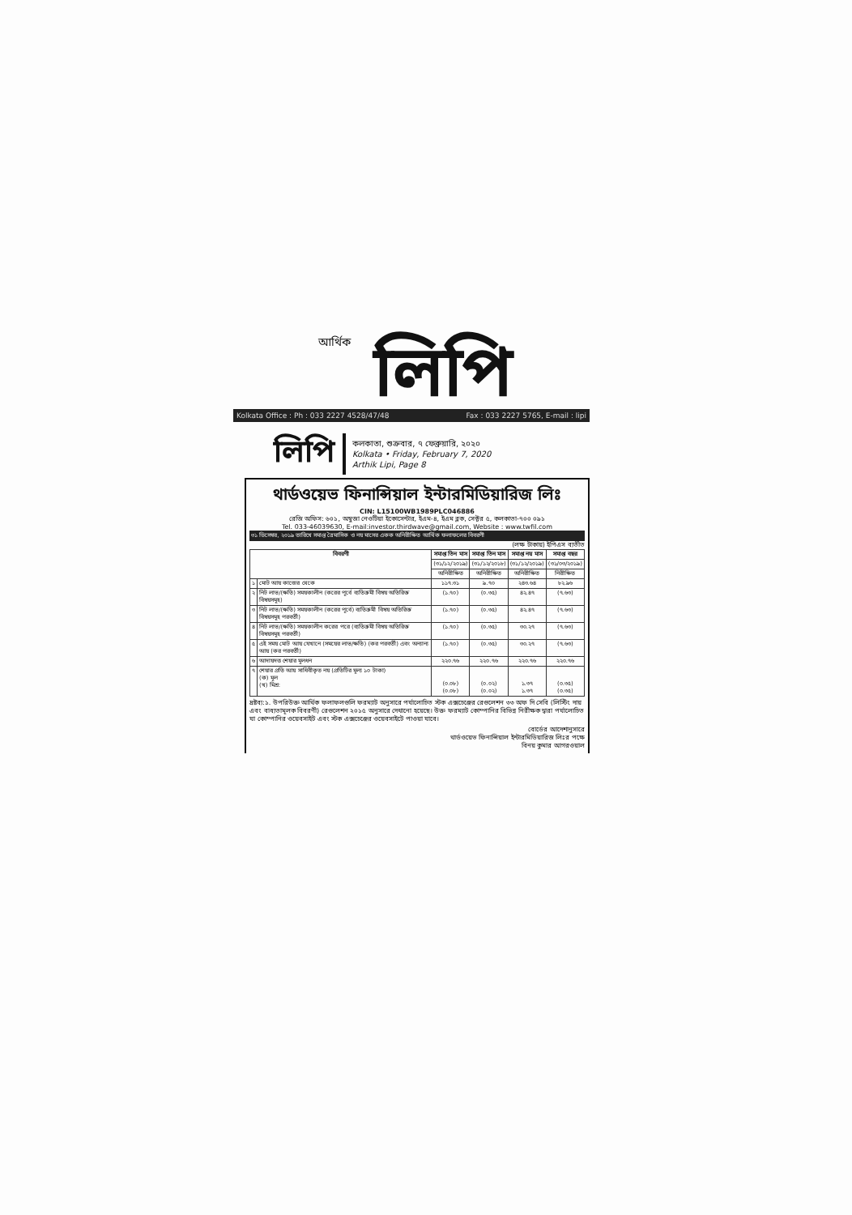আর্থিক লিপি
Kolkata Office : Ph : 033 2227 4528/47/48 Fax : 033 2227 5765, E-mail : lipi
লিপি
কলকাতা, শুক্রবার, ৭ ফেব্রুয়ারি, ২০২০
Kolkata • Friday, February 7, 2020
Arthik Lipi, Page 8
থার্ডওয়েভ ফিনান্সিয়াল ইন্টারমিডিয়ারিজ লিঃ
CIN: L15100WB1989PLC046886
রেজি অফিস: ৬০১, অম্বুজা নেওটিয়া ইকোসেন্টার, ইএম-৪, ইএম ব্লক, সেক্টর ৫, কলকাতা-৭০০ ০৯১
Tel. 033-46039630, E-mail:investor.thirdwave@gmail.com, Website : www.twfil.com
৩১ ডিসেম্বর, ২০১৯ তারিখে সমাপ্ত ত্রৈমাসিক ও নয় মাসের একক অনিরীক্ষিত আর্থিক ফলাফলের বিবরণী
(লক্ষ টাকায়) ইপিএস ব্যতীত
| বিবরণী | | সমাপ্ত তিন মাস | সমাপ্ত তিন মাস | সমাপ্ত নয় মাস | সমাপ্ত বছর |
| --- | --- | --- | --- | --- | --- |
| | | (৩১/১২/২০১৯) | (৩১/১২/২০১৮) | (৩১/১২/২০১৯) | (৩১/০৩/২০১৯) |
| | | অনিরীক্ষিত | অনিরীক্ষিত | অনিরীক্ষিত | নিরীক্ষিত |
| ১ | মোট আয় কাজের থেকে | ১১৭.৩১ | ৯.৭০ | ২৪৩.৬৪ | ৮২.৯৬ |
| ২ | নিট লাভ/(ক্ষতি) সময়কালীন (করের পূর্বে ব্যতিক্রমী বিষয় অতিরিক্ত বিষয়সমূহ) | (১.৭০) | (০.৩৫) | ৪২.৪৭ | (৭.৬৩) |
| ৩ | নিট লাভ/(ক্ষতি) সময়কালীন (করের পূর্বে) ব্যতিক্রমী বিষয় অতিরিক্ত বিষয়সমূহ পরবর্তী) | (১.৭০) | (০.৩৫) | ৪২.৪৭ | (৭.৬৩) |
| ৪ | নিট লাভ/(ক্ষতি) সময়কালীন করের পরে (ব্যতিক্রমী বিষয় অতিরিক্ত বিষয়সমূহ পরবর্তী) | (১.৭০) | (০.৩৫) | ৩০.২৭ | (৭.৬৩) |
| ৫ | এই সময় মোট আয় যেখানে (সময়ের লাভ/ক্ষতি) (কর পরবর্তী) এবং অন্যান্য আয় (কর পরবর্তী) | (১.৭০) | (০.৩৫) | ৩০.২৭ | (৭.৬৩) |
| ৬ | আদায়দত্ত শেয়ার মূলধন | ২২০.৭৬ | ২২০.৭৬ | ২২০.৭৬ | ২২০.৭৬ |
| ৭ | শেয়ার প্রতি আয় সাধিবীকৃত নয় (প্রতিটির মূল্য ১০ টাকা) (ক) মূল (খ) মিশ্র: | (০.০৮) (০.০৮) | (০.০২) (০.০২) | ১.৩৭ ১.৩৭ | (০.৩৫) (০.৩৫) |
দ্রষ্টব্য:১. উপরিউক্ত আর্থিক ফলাফলগুলি ফরম্যাট অনুসারে পর্যালোচিত স্টক এক্সচেঞ্জের রেগুলেশন ৩৩ অফ দি সেবি (লিস্টিং দায় এবং বাধ্যতামূলক বিবরণী) রেগুলেশন ২০১৫ অনুসারে দেখানো হয়েছে। উক্ত ফরম্যাট কোম্পানির বিভিন্ন নিরীক্ষক দ্বারা পর্যালোচিত যা কোম্পানির ওয়েবসাইট এবং স্টক এক্সচেঞ্জের ওয়েবসাইটে পাওয়া যাবে।
বোর্ডের আদেশানুসারে
থার্ডওয়েভ ফিনান্সিয়াল ইন্টারমিডিয়ারিজ লিঃর পক্ষে
বিনয় কুমার আগরওয়াল